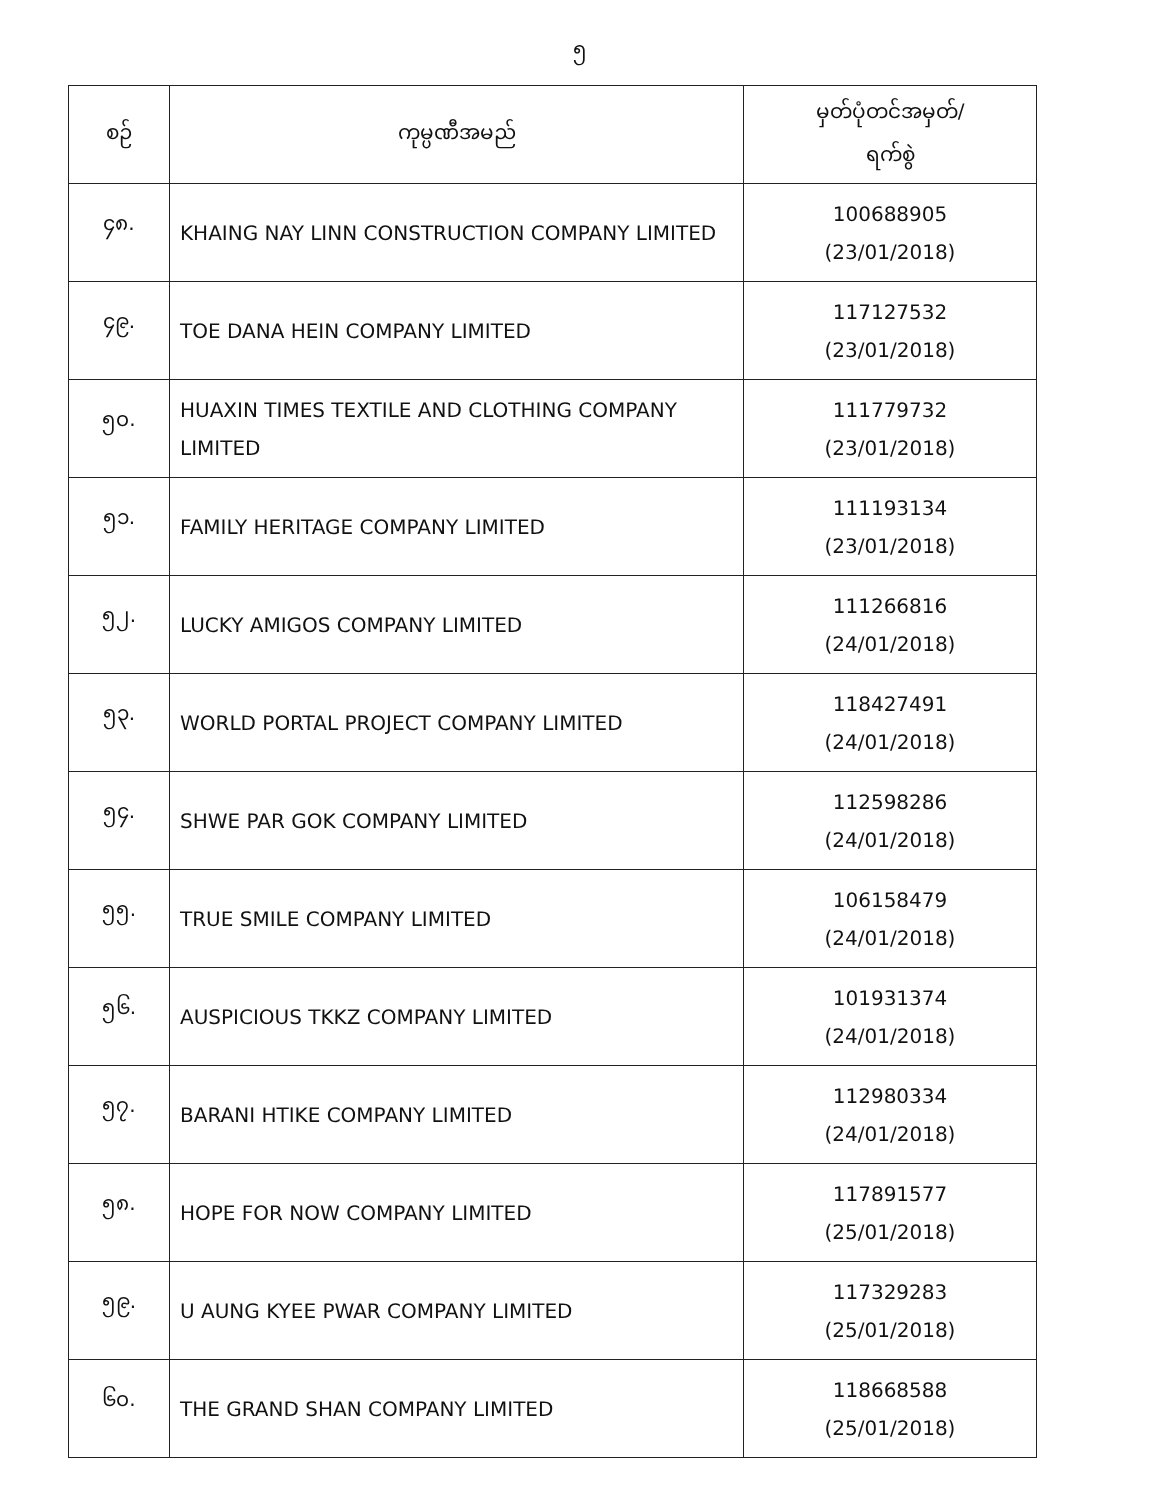၅
| စဉ် | ကုမ္ပဏီအမည် | မှတ်ပုံတင်အမှတ်/ ရက်စွဲ |
| --- | --- | --- |
| ၄၈. | KHAING NAY LINN CONSTRUCTION COMPANY LIMITED | 100688905 (23/01/2018) |
| ၄၉. | TOE DANA HEIN COMPANY LIMITED | 117127532 (23/01/2018) |
| ၅၀. | HUAXIN TIMES TEXTILE AND CLOTHING COMPANY LIMITED | 111779732 (23/01/2018) |
| ၅၁. | FAMILY HERITAGE COMPANY LIMITED | 111193134 (23/01/2018) |
| ၅၂. | LUCKY AMIGOS COMPANY LIMITED | 111266816 (24/01/2018) |
| ၅၃. | WORLD PORTAL PROJECT COMPANY LIMITED | 118427491 (24/01/2018) |
| ၅၄. | SHWE PAR GOK COMPANY LIMITED | 112598286 (24/01/2018) |
| ၅၅. | TRUE SMILE COMPANY LIMITED | 106158479 (24/01/2018) |
| ၅၆. | AUSPICIOUS TKKZ COMPANY LIMITED | 101931374 (24/01/2018) |
| ၅၇. | BARANI HTIKE COMPANY LIMITED | 112980334 (24/01/2018) |
| ၅၈. | HOPE FOR NOW COMPANY LIMITED | 117891577 (25/01/2018) |
| ၅၉. | U AUNG KYEE PWAR COMPANY LIMITED | 117329283 (25/01/2018) |
| ၆၀. | THE GRAND SHAN COMPANY LIMITED | 118668588 (25/01/2018) |